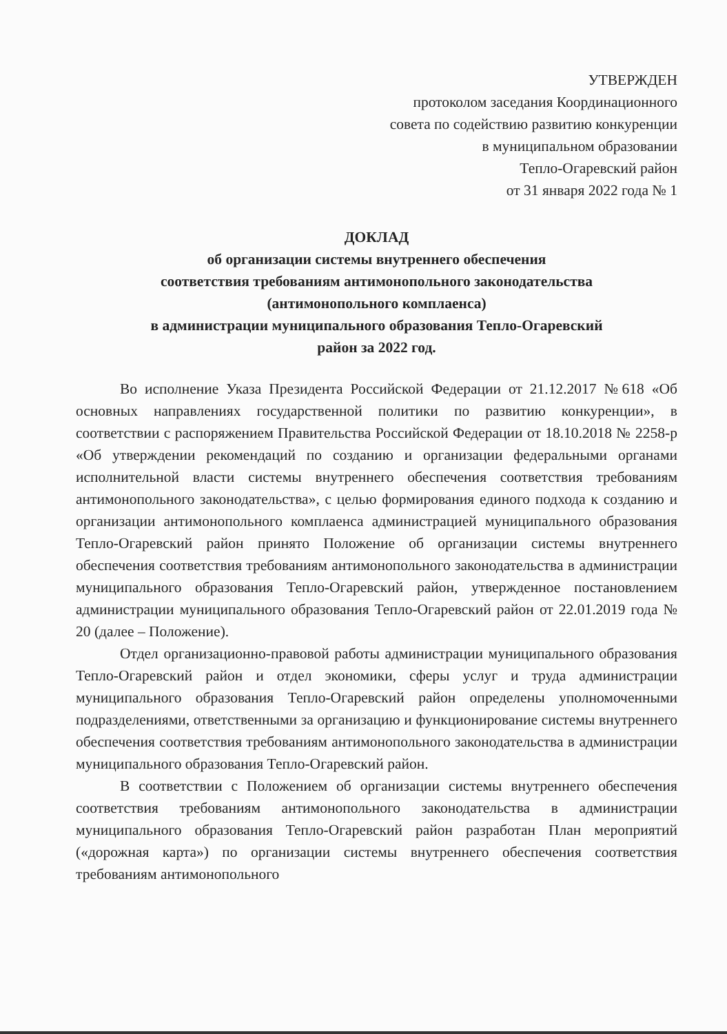УТВЕРЖДЕН
протоколом заседания Координационного
совета по содействию развитию конкуренции
в муниципальном образовании
Тепло-Огаревский район
от 31 января 2022 года № 1
ДОКЛАД
об организации системы внутреннего обеспечения
соответствия требованиям антимонопольного законодательства
(антимонопольного комплаенса)
в администрации муниципального образования Тепло-Огаревский
район за 2022 год.
Во исполнение Указа Президента Российской Федерации от 21.12.2017 №618 «Об основных направлениях государственной политики по развитию конкуренции», в соответствии с распоряжением Правительства Российской Федерации от 18.10.2018 № 2258-р «Об утверждении рекомендаций по созданию и организации федеральными органами исполнительной власти системы внутреннего обеспечения соответствия требованиям антимонопольного законодательства», с целью формирования единого подхода к созданию и организации антимонопольного комплаенса администрацией муниципального образования Тепло-Огаревский район принято Положение об организации системы внутреннего обеспечения соответствия требованиям антимонопольного законодательства в администрации муниципального образования Тепло-Огаревский район, утвержденное постановлением администрации муниципального образования Тепло-Огаревский район от 22.01.2019 года № 20 (далее – Положение).
Отдел организационно-правовой работы администрации муниципального образования Тепло-Огаревский район и отдел экономики, сферы услуг и труда администрации муниципального образования Тепло-Огаревский район определены уполномоченными подразделениями, ответственными за организацию и функционирование системы внутреннего обеспечения соответствия требованиям антимонопольного законодательства в администрации муниципального образования Тепло-Огаревский район.
В соответствии с Положением об организации системы внутреннего обеспечения соответствия требованиям антимонопольного законодательства в администрации муниципального образования Тепло-Огаревский район разработан План мероприятий («дорожная карта») по организации системы внутреннего обеспечения соответствия требованиям антимонопольного